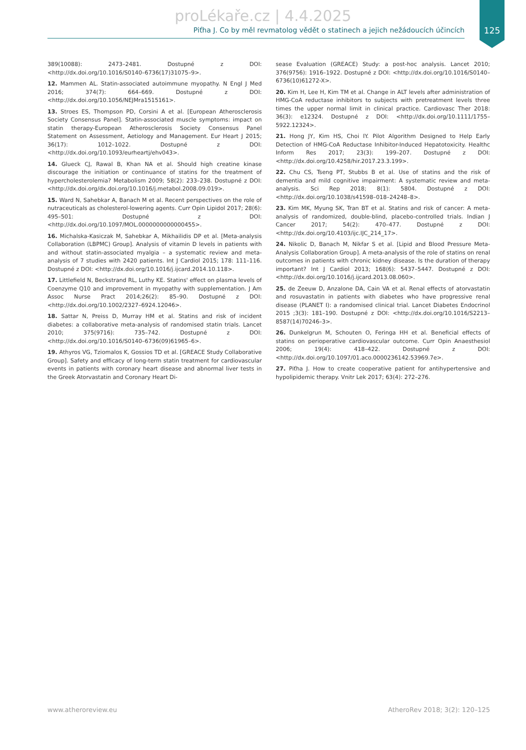proLékaře.cz | 4.4.2025
Piťha J. Co by měl revmatolog vědět o statinech a jejich nežádoucích účincích
125
389(10088): 2473–2481. Dostupné z DOI: <http://dx.doi.org/10.1016/S0140–6736(17)31075–9>.
12. Mammen AL. Statin-associated autoimmune myopathy. N Engl J Med 2016; 374(7): 664–669. Dostupné z DOI: <http://dx.doi.org/10.1056/NEJMra1515161>.
13. Stroes ES, Thompson PD, Corsini A et al. [European Atherosclerosis Society Consensus Panel]. Statin-associated muscle symptoms: impact on statin therapy-European Atherosclerosis Society Consensus Panel Statement on Assessment, Aetiology and Management. Eur Heart J 2015; 36(17): 1012–1022. Dostupné z DOI: <http://dx.doi.org/10.1093/eurheartj/ehv043>.
14. Glueck CJ, Rawal B, Khan NA et al. Should high creatine kinase discourage the initiation or continuance of statins for the treatment of hypercholesterolemia? Metabolism 2009; 58(2): 233–238. Dostupné z DOI: <http://dx.doi.org/dx.doi.org/10.1016/j.metabol.2008.09.019>.
15. Ward N, Sahebkar A, Banach M et al. Recent perspectives on the role of nutraceuticals as cholesterol-lowering agents. Curr Opin Lipidol 2017; 28(6): 495–501: Dostupné z DOI: <http://dx.doi.org/10.1097/MOL.0000000000000455>.
16. Michalska-Kasiczak M, Sahebkar A, Mikhailidis DP et al. [Meta-analysis Collaboration (LBPMC) Group]. Analysis of vitamin D levels in patients with and without statin-associated myalgia – a systematic review and meta-analysis of 7 studies with 2420 patients. Int J Cardiol 2015; 178: 111–116. Dostupné z DOI: <http://dx.doi.org/10.1016/j.ijcard.2014.10.118>.
17. Littlefield N, Beckstrand RL, Luthy KE. Statins' effect on plasma levels of Coenzyme Q10 and improvement in myopathy with supplementation. J Am Assoc Nurse Pract 2014;26(2): 85–90. Dostupné z DOI: <http://dx.doi.org/10.1002/2327–6924.12046>.
18. Sattar N, Preiss D, Murray HM et al. Statins and risk of incident diabetes: a collaborative meta-analysis of randomised statin trials. Lancet 2010; 375(9716): 735–742. Dostupné z DOI: <http://dx.doi.org/10.1016/S0140–6736(09)61965–6>.
19. Athyros VG, Tziomalos K, Gossios TD et al. [GREACE Study Collaborative Group]. Safety and efficacy of long-term statin treatment for cardiovascular events in patients with coronary heart disease and abnormal liver tests in the Greek Atorvastatin and Coronary Heart Di-
sease Evaluation (GREACE) Study: a post-hoc analysis. Lancet 2010; 376(9756): 1916–1922. Dostupné z DOI: <http://dx.doi.org/10.1016/S0140–6736(10)61272-X>.
20. Kim H, Lee H, Kim TM et al. Change in ALT levels after administration of HMG-CoA reductase inhibitors to subjects with pretreatment levels three times the upper normal limit in clinical practice. Cardiovasc Ther 2018: 36(3): e12324. Dostupné z DOI: <http://dx.doi.org/10.1111/1755–5922.12324>.
21. Hong JY, Kim HS, Choi IY. Pilot Algorithm Designed to Help Early Detection of HMG-CoA Reductase Inhibitor-Induced Hepatotoxicity. Healthc Inform Res 2017; 23(3): 199–207. Dostupné z DOI: <http://dx.doi.org/10.4258/hir.2017.23.3.199>.
22. Chu CS, Tseng PT, Stubbs B et al. Use of statins and the risk of dementia and mild cognitive impairment: A systematic review and meta-analysis. Sci Rep 2018; 8(1): 5804. Dostupné z DOI: <http://dx.doi.org/10.1038/s41598–018–24248–8>.
23. Kim MK, Myung SK, Tran BT et al. Statins and risk of cancer: A meta-analysis of randomized, double-blind, placebo-controlled trials. Indian J Cancer 2017; 54(2): 470–477. Dostupné z DOI: <http://dx.doi.org/10.4103/ijc.IJC_214_17>.
24. Nikolic D, Banach M, Nikfar S et al. [Lipid and Blood Pressure Meta-Analysis Collaboration Group]. A meta-analysis of the role of statins on renal outcomes in patients with chronic kidney disease. Is the duration of therapy important? Int J Cardiol 2013; 168(6): 5437–5447. Dostupné z DOI: <http://dx.doi.org/10.1016/j.ijcard.2013.08.060>.
25. de Zeeuw D, Anzalone DA, Cain VA et al. Renal effects of atorvastatin and rosuvastatin in patients with diabetes who have progressive renal disease (PLANET I): a randomised clinical trial. Lancet Diabetes Endocrinol 2015 ;3(3): 181–190. Dostupné z DOI: <http://dx.doi.org/10.1016/S2213–8587(14)70246–3>.
26. Dunkelgrun M, Schouten O, Feringa HH et al. Beneficial effects of statins on perioperative cardiovascular outcome. Curr Opin Anaesthesiol 2006; 19(4): 418–422. Dostupné z DOI: <http://dx.doi.org/10.1097/01.aco.0000236142.53969.7e>.
27. Piťha J. How to create cooperative patient for antihypertensive and hypolipidemic therapy. Vnitr Lek 2017; 63(4): 272–276.
www.atheroreview.eu AtheroRev 2018; 3(2): 120–125